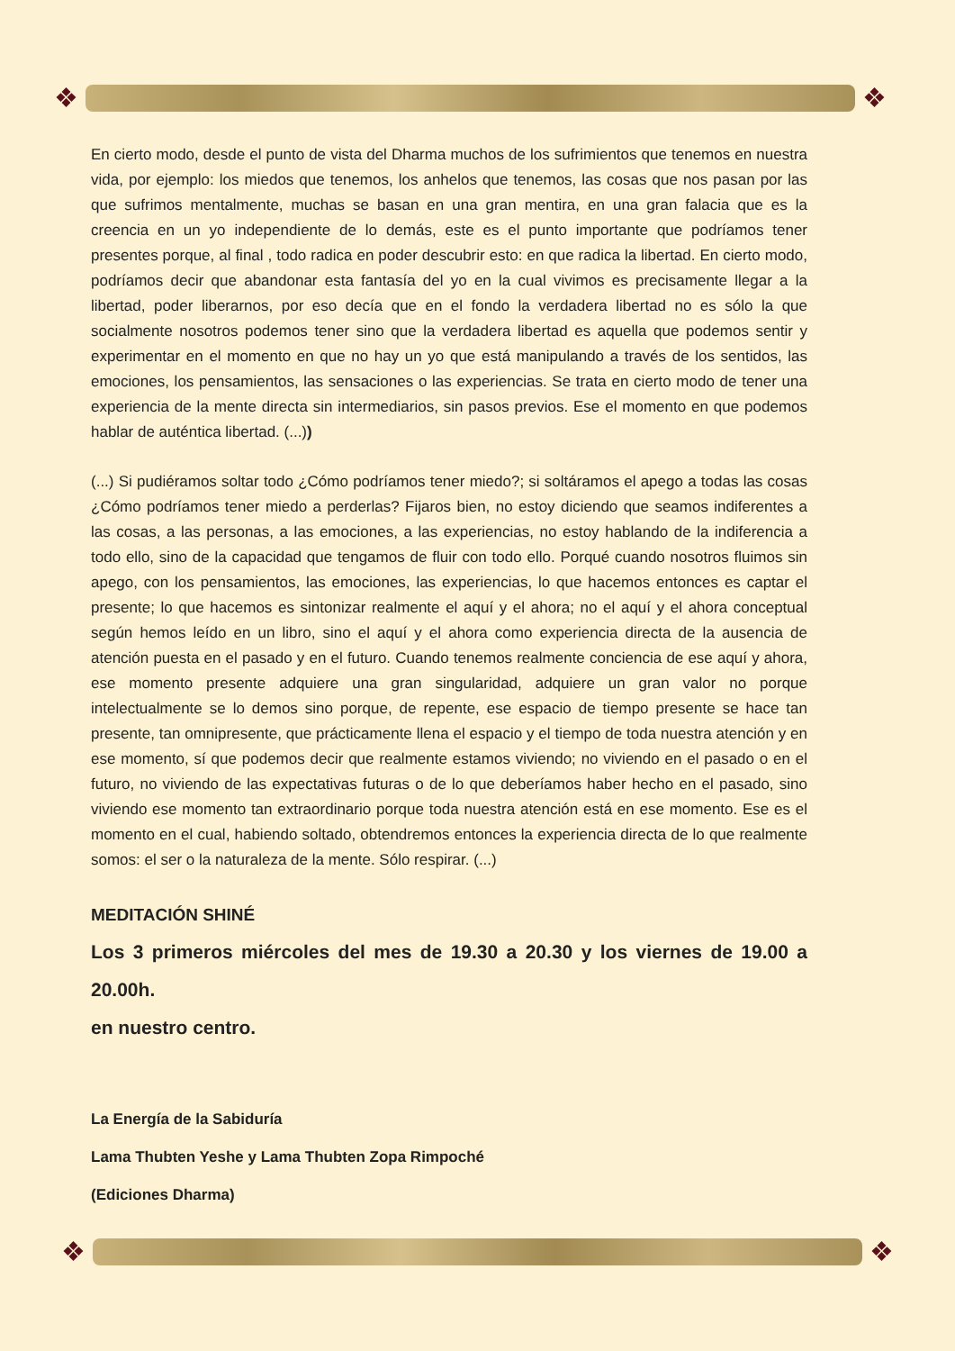❖ ❖
En cierto modo, desde el punto de vista del Dharma muchos de los sufrimientos que tenemos en nuestra vida, por ejemplo: los miedos que tenemos, los anhelos que tenemos, las cosas que nos pasan por las que sufrimos mentalmente, muchas se basan en una gran mentira, en una gran falacia que es la creencia en un yo independiente de lo demás, este es el punto importante que podríamos tener presentes porque, al final , todo radica en poder descubrir esto: en que radica la libertad. En cierto modo, podríamos decir que abandonar esta fantasía del yo en la cual vivimos es precisamente llegar a la libertad, poder liberarnos, por eso decía que en el fondo la verdadera libertad no es sólo la que socialmente nosotros podemos tener sino que la verdadera libertad es aquella que podemos sentir y experimentar en el momento en que no hay un yo que está manipulando a través de los sentidos, las emociones, los pensamientos, las sensaciones o las experiencias. Se trata en cierto modo de tener una experiencia de la mente directa sin intermediarios, sin pasos previos. Ese el momento en que podemos hablar de auténtica libertad. (...))
(...) Si pudiéramos soltar todo ¿Cómo podríamos tener miedo?; si soltáramos el apego a todas las cosas ¿Cómo podríamos tener miedo a perderlas? Fijaros bien, no estoy diciendo que seamos indiferentes a las cosas, a las personas, a las emociones, a las experiencias, no estoy hablando de la indiferencia a todo ello, sino de la capacidad que tengamos de fluir con todo ello. Porqué cuando nosotros fluimos sin apego, con los pensamientos, las emociones, las experiencias, lo que hacemos entonces es captar el presente; lo que hacemos es sintonizar realmente el aquí y el ahora; no el aquí y el ahora conceptual según hemos leído en un libro, sino el aquí y el ahora como experiencia directa de la ausencia de atención puesta en el pasado y en el futuro. Cuando tenemos realmente conciencia de ese aquí y ahora, ese momento presente adquiere una gran singularidad, adquiere un gran valor no porque intelectualmente se lo demos sino porque, de repente, ese espacio de tiempo presente se hace tan presente, tan omnipresente, que prácticamente llena el espacio y el tiempo de toda nuestra atención y en ese momento, sí que podemos decir que realmente estamos viviendo; no viviendo en el pasado o en el futuro, no viviendo de las expectativas futuras o de lo que deberíamos haber hecho en el pasado, sino viviendo ese momento tan extraordinario porque toda nuestra atención está en ese momento. Ese es el momento en el cual, habiendo soltado, obtendremos entonces la experiencia directa de lo que realmente somos: el ser o la naturaleza de la mente. Sólo respirar. (...)
MEDITACIÓN SHINÉ
Los 3 primeros miércoles del mes de 19.30 a 20.30 y los viernes de 19.00 a 20.00h.
en nuestro centro.
La Energía de la Sabiduría
Lama Thubten Yeshe y Lama Thubten Zopa Rimpoché
(Ediciones Dharma)
❖ ❖